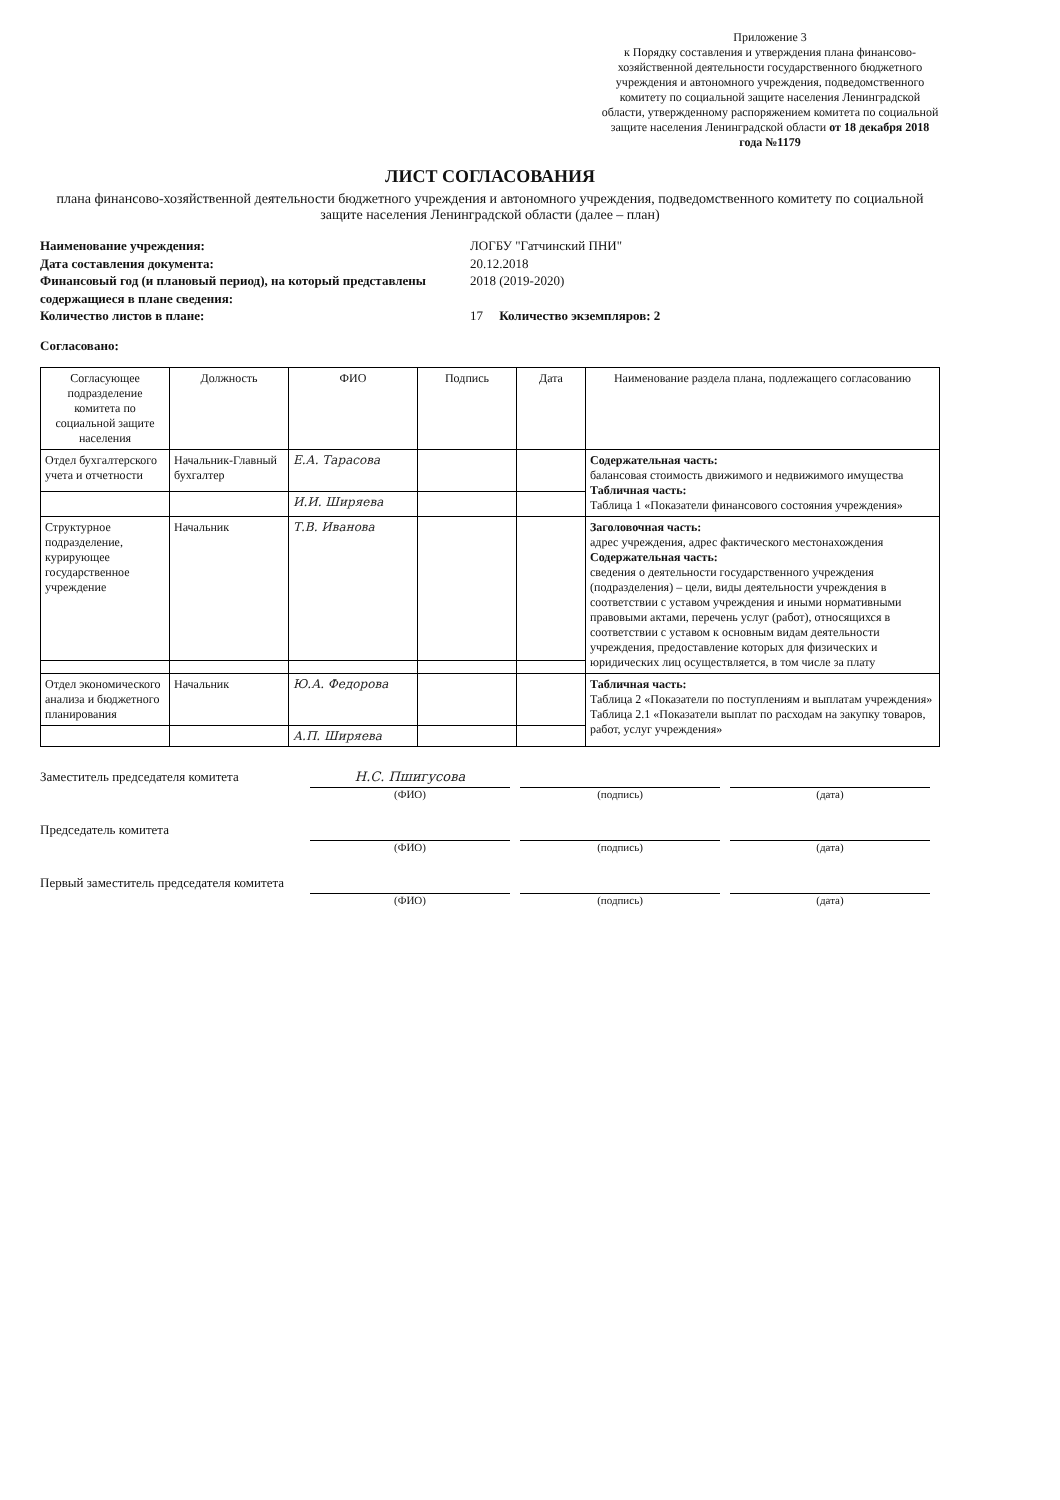Приложение 3
к Порядку составления и утверждения плана финансово-хозяйственной деятельности государственного бюджетного учреждения и автономного учреждения, подведомственного комитету по социальной защите населения Ленинградской области, утвержденному распоряжением комитета по социальной защите населения Ленинградской области от 18 декабря 2018 года №1179
ЛИСТ СОГЛАСОВАНИЯ
плана финансово-хозяйственной деятельности бюджетного учреждения и автономного учреждения, подведомственного комитету по социальной защите населения Ленинградской области (далее – план)
Наименование учреждения: ЛОГБУ "Гатчинский ПНИ" Дата составления документа: 20.12.2018 Финансовый год (и плановый период), на который представлены содержащиеся в плане сведения: 2018 (2019-2020) Количество листов в плане: 17 Количество экземпляров: 2
Согласовано:
| Согласующее подразделение комитета по социальной защите населения | Должность | ФИО | Подпись | Дата | Наименование раздела плана, подлежащего согласованию |
| --- | --- | --- | --- | --- | --- |
| Отдел бухгалтерского учета и отчетности | Начальник-Главный бухгалтер | Е.А. Тарасова | | | Содержательная часть: балансовая стоимость движимого и недвижимого имущества Табличная часть: Таблица 1 «Показатели финансового состояния учреждения» |
| | | И.И. Ширяева | | | |
| Структурное подразделение, курирующее государственное учреждение | Начальник | Т.В. Иванова | | | Заголовочная часть: адрес учреждения, адрес фактического местонахождения Содержательная часть: сведения о деятельности государственного учреждения (подразделения) – цели, виды деятельности учреждения в соответствии с уставом учреждения и иными нормативными правовыми актами, перечень услуг (работ), относящихся в соответствии с уставом к основным видам деятельности учреждения, предоставление которых для физических и юридических лиц осуществляется, в том числе за плату |
| Отдел экономического анализа и бюджетного планирования | Начальник | Ю.А. Федорова | | | Табличная часть: Таблица 2 «Показатели по поступлениям и выплатам учреждения» Таблица 2.1 «Показатели выплат по расходам на закупку товаров, работ, услуг учреждения» |
| | | А.П. Ширяева | | | |
Заместитель председателя комитета
Н.С. Пшигусова
(ФИО)
(подпись)
(дата)
Председатель комитета
(ФИО)
(подпись)
(дата)
Первый заместитель председателя комитета
(ФИО)
(подпись)
(дата)